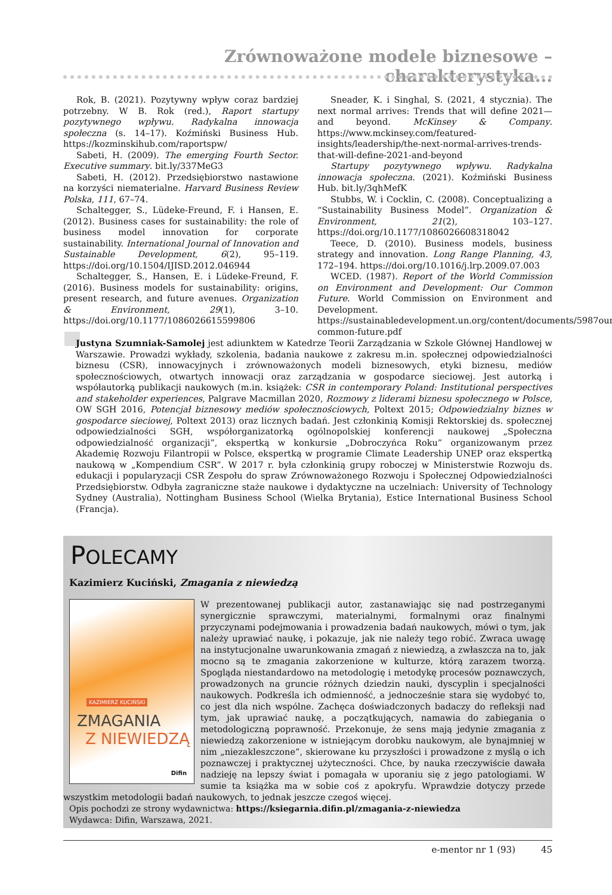Zrównoważone modele biznesowe – charakterystyka...
Rok, B. (2021). Pozytywny wpływ coraz bardziej potrzebny. W B. Rok (red.), Raport startupy pozytywnego wpływu. Radykalna innowacja społeczna (s. 14–17). Koźmiński Business Hub. https://kozminskihub.com/raportspw/
Sabeti, H. (2009). The emerging Fourth Sector. Executive summary. bit.ly/337MeG3
Sabeti, H. (2012). Przedsiębiorstwo nastawione na korzyści niematerialne. Harvard Business Review Polska, 111, 67–74.
Schaltegger, S., Lüdeke-Freund, F. i Hansen, E. (2012). Business cases for sustainability: the role of business model innovation for corporate sustainability. International Journal of Innovation and Sustainable Development, 6(2), 95–119. https://doi.org/10.1504/IJISD.2012.046944
Schaltegger, S., Hansen, E. i Lüdeke-Freund, F. (2016). Business models for sustainability: origins, present research, and future avenues. Organization & Environment, 29(1), 3–10. https://doi.org/10.1177/1086026615599806
Sneader, K. i Singhal, S. (2021, 4 stycznia). The next normal arrives: Trends that will define 2021—and beyond. McKinsey & Company. https://www.mckinsey.com/featured-insights/leadership/the-next-normal-arrives-trends-that-will-define-2021-and-beyond
Startupy pozytywnego wpływu. Radykalna innowacja społeczna. (2021). Koźmiński Business Hub. bit.ly/3qhMefK
Stubbs, W. i Cocklin, C. (2008). Conceptualizing a “Sustainability Business Model”. Organization & Environment, 21(2), 103–127. https://doi.org/10.1177/1086026608318042
Teece, D. (2010). Business models, business strategy and innovation. Long Range Planning, 43, 172–194. https://doi.org/10.1016/j.lrp.2009.07.003
WCED. (1987). Report of the World Commission on Environment and Development: Our Common Future. World Commission on Environment and Development. https://sustainabledevelopment.un.org/content/documents/5987our-common-future.pdf
Justyna Szumniak-Samolej jest adiunktem w Katedrze Teorii Zarządzania w Szkole Głównej Handlowej w Warszawie. Prowadzi wykłady, szkolenia, badania naukowe z zakresu m.in. społecznej odpowiedzialności biznesu (CSR), innowacyjnych i zrównoważonych modeli biznesowych, etyki biznesu, mediów społecznościowych, otwartych innowacji oraz zarządzania w gospodarce sieciowej. Jest autorką i współautorką publikacji naukowych (m.in. książek: CSR in contemporary Poland: Institutional perspectives and stakeholder experiences, Palgrave Macmillan 2020, Rozmowy z liderami biznesu społecznego w Polsce, OW SGH 2016, Potencjał biznesowy mediów społecznościowych, Poltext 2015; Odpowiedzialny biznes w gospodarce sieciowej, Poltext 2013) oraz licznych badań. Jest członkinią Komisji Rektorskiej ds. społecznej odpowiedzialności SGH, współorganizatorką ogólnopolskiej konferencji naukowej „Społeczna odpowiedzialność organizacji”, ekspertką w konkursie „Dobroczyńca Roku” organizowanym przez Akademię Rozwoju Filantropii w Polsce, ekspertką w programie Climate Leadership UNEP oraz ekspertką naukową w „Kompendium CSR”. W 2017 r. była członkinią grupy roboczej w Ministerstwie Rozwoju ds. edukacji i popularyzacji CSR Zespołu do spraw Zrównoważonego Rozwoju i Społecznej Odpowiedzialności Przedsiębiorstw. Odbyła zagraniczne staże naukowe i dydaktyczne na uczelniach: University of Technology Sydney (Australia), Nottingham Business School (Wielka Brytania), Estice International Business School (Francja).
POLECAMY
Kazimierz Kuciński, Zmagania z niewiedzą
KAZIMIERZ KUCIŃSKI
ZMAGANIA
Z NIEWIEDZĄ
Difin
W prezentowanej publikacji autor, zastanawiając się nad postrzeganymi synergicznie sprawczymi, materialnymi, formalnymi oraz finalnymi przyczynami podejmowania i prowadzenia badań naukowych, mówi o tym, jak należy uprawiać naukę, i pokazuje, jak nie należy tego robić. Zwraca uwagę na instytucjonalne uwarunkowania zmagań z niewiedzą, a zwłaszcza na to, jak mocno są te zmagania zakorzenione w kulturze, którą zarazem tworzą. Spogląda niestandardowo na metodologię i metodykę procesów poznawczych, prowadzonych na gruncie różnych dziedzin nauki, dyscyplin i specjalności naukowych. Podkreśla ich odmienność, a jednocześnie stara się wydobyć to, co jest dla nich wspólne. Zachęca doświadczonych badaczy do refleksji nad tym, jak uprawiać naukę, a początkujących, namawia do zabiegania o metodologiczną poprawność. Przekonuje, że sens mają jedynie zmagania z niewiedzą zakorzenione w istniejącym dorobku naukowym, ale bynajmniej w nim „niezakleszczone”, skierowane ku przyszłości i prowadzone z myślą o ich poznawczej i praktycznej użyteczności. Chce, by nauka rzeczywiście dawała nadzieję na lepszy świat i pomagała w uporaniu się z jego patologiami. W sumie ta książka ma w sobie coś z apokryfu. Wprawdzie dotyczy przede wszystkim metodologii badań naukowych, to jednak jeszcze czegoś więcej.
Opis pochodzi ze strony wydawnictwa: https://ksiegarnia.difin.pl/zmagania-z-niewiedza
Wydawca: Difin, Warszawa, 2021.
e-mentor nr 1 (93) 45